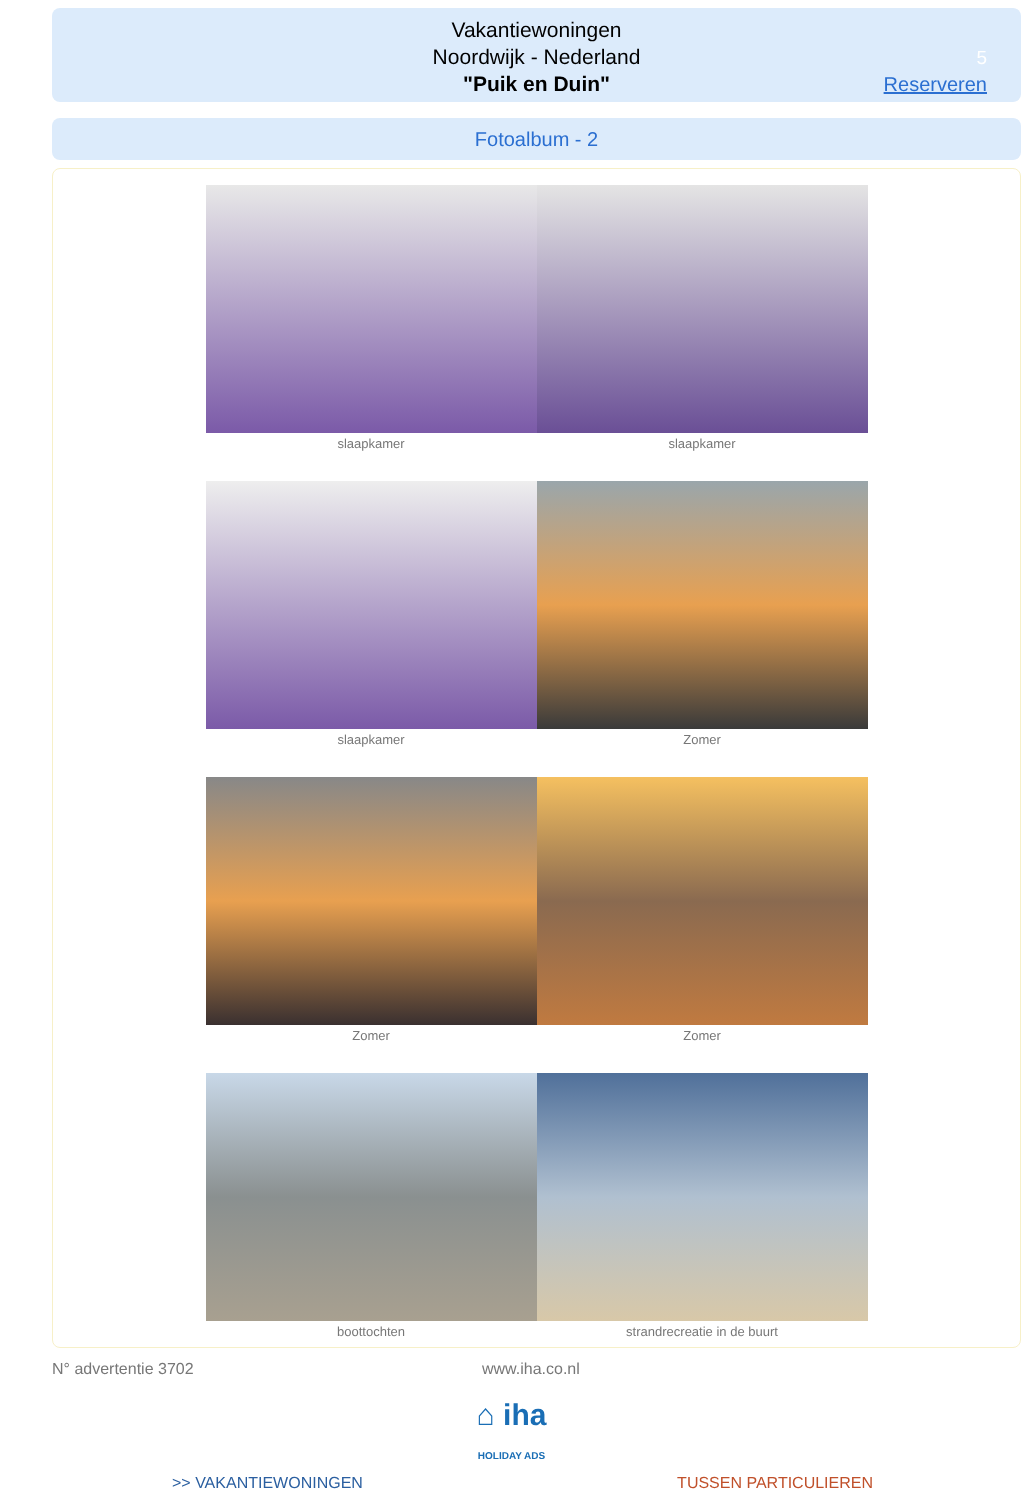Vakantiewoningen
Noordwijk - Nederland
"Puik en Duin"
5
Reserveren
Fotoalbum - 2
slaapkamer slaapkamer
slaapkamer Zomer
Zomer Zomer
boottochten strandrecreatie in de buurt
N° advertentie 3702 www.iha.co.nl
⌂ iha
HOLIDAY ADS
>> VAKANTIEWONINGEN TUSSEN PARTICULIEREN